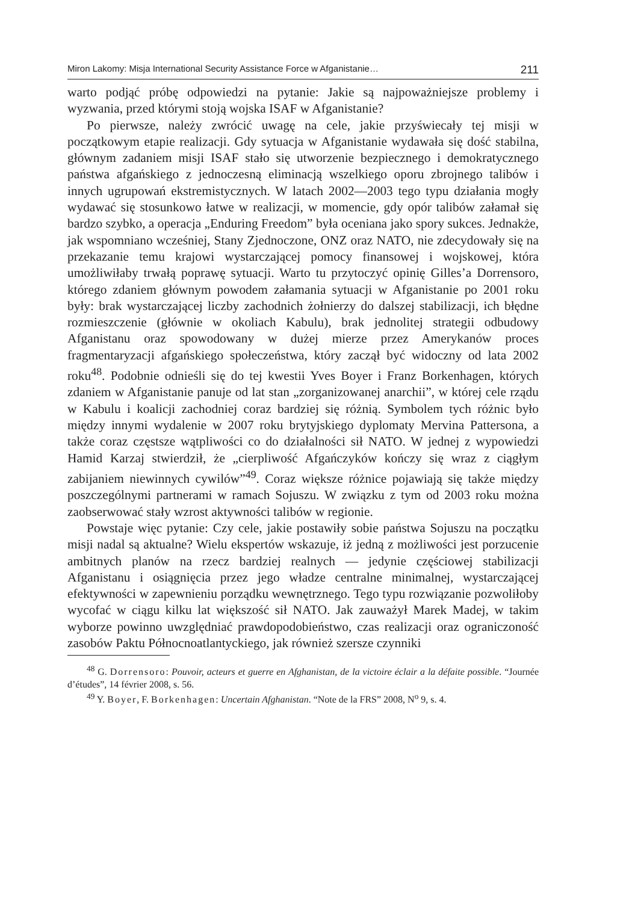Miron Lakomy: Misja International Security Assistance Force w Afganistanie… 211
warto podjąć próbę odpowiedzi na pytanie: Jakie są najpoważniejsze problemy i wyzwania, przed którymi stoją wojska ISAF w Afganistanie?
Po pierwsze, należy zwrócić uwagę na cele, jakie przyświecały tej misji w początkowym etapie realizacji. Gdy sytuacja w Afganistanie wydawała się dość stabilna, głównym zadaniem misji ISAF stało się utworzenie bezpiecznego i demokratycznego państwa afgańskiego z jednoczesną eliminacją wszelkiego oporu zbrojnego talibów i innych ugrupowań ekstremistycznych. W latach 2002—2003 tego typu działania mogły wydawać się stosunkowo łatwe w realizacji, w momencie, gdy opór talibów załamał się bardzo szybko, a operacja „Enduring Freedom” była oceniana jako spory sukces. Jednakże, jak wspomniano wcześniej, Stany Zjednoczone, ONZ oraz NATO, nie zdecydowały się na przekazanie temu krajowi wystarczającej pomocy finansowej i wojskowej, która umożliwiłaby trwałą poprawę sytuacji. Warto tu przytoczyć opinię Gilles’a Dorrensoro, którego zdaniem głównym powodem załamania sytuacji w Afganistanie po 2001 roku były: brak wystarczającej liczby zachodnich żołnierzy do dalszej stabilizacji, ich błędne rozmieszczenie (głównie w okoliach Kabulu), brak jednolitej strategii odbudowy Afganistanu oraz spowodowany w dużej mierze przez Amerykanów proces fragmentaryzacji afgańskiego społeczeństwa, który zaczął być widoczny od lata 2002 roku<sup>48</sup>. Podobnie odnieśli się do tej kwestii Yves Boyer i Franz Borkenhagen, których zdaniem w Afganistanie panuje od lat stan „zorganizowanej anarchii”, w której cele rządu w Kabulu i koalicji zachodniej coraz bardziej się różnią. Symbolem tych różnic było między innymi wydalenie w 2007 roku brytyjskiego dyplomaty Mervina Pattersona, a także coraz częstsze wątpliwości co do działalności sił NATO. W jednej z wypowiedzi Hamid Karzaj stwierdził, że „cierpliwość Afgańczyków kończy się wraz z ciągłym zabijaniem niewinnych cywilów”<sup>49</sup>. Coraz większe różnice pojawiają się także między poszczególnymi partnerami w ramach Sojuszu. W związku z tym od 2003 roku można zaobserwować stały wzrost aktywności talibów w regionie.
Powstaje więc pytanie: Czy cele, jakie postawiły sobie państwa Sojuszu na początku misji nadal są aktualne? Wielu ekspertów wskazuje, iż jedną z możliwości jest porzucenie ambitnych planów na rzecz bardziej realnych — jedynie częściowej stabilizacji Afganistanu i osiągnięcia przez jego władze centralne minimalnej, wystarczającej efektywności w zapewnieniu porządku wewnętrznego. Tego typu rozwiązanie pozwoliłoby wycofać w ciągu kilku lat większość sił NATO. Jak zauważył Marek Madej, w takim wyborze powinno uwzględniać prawdopodobieństwo, czas realizacji oraz ograniczoność zasobów Paktu Północnoatlantyckiego, jak również szersze czynniki
<sup>48</sup> G. Dorrensoro: Pouvoir, acteurs et guerre en Afghanistan, de la victoire éclair a la défaite possible. “Journée d’études”, 14 février 2008, s. 56.
<sup>49</sup> Y. Boyer, F. Borkenhagen: Uncertain Afghanistan. “Note de la FRS” 2008, N<sup>o</sup> 9, s. 4.